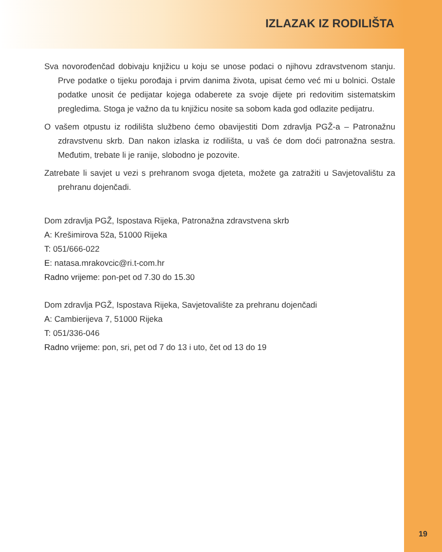IZLAZAK IZ RODILIŠTA
Sva novorođenčad dobivaju knjižicu u koju se unose podaci o njihovu zdravstvenom stanju. Prve podatke o tijeku porođaja i prvim danima života, upisat ćemo već mi u bolnici. Ostale podatke unosit će pedijatar kojega odaberete za svoje dijete pri redovitim sistematskim pregledima. Stoga je važno da tu knjižicu nosite sa sobom kada god odlazite pedijatru.
O vašem otpustu iz rodilišta službeno ćemo obavijestiti Dom zdravlja PGŽ-a – Patronažnu zdravstvenu skrb. Dan nakon izlaska iz rodilišta, u vaš će dom doći patronažna sestra. Međutim, trebate li je ranije, slobodno je pozovite.
Zatrebate li savjet u vezi s prehranom svoga djeteta, možete ga zatražiti u Savjetovalištu za prehranu dojenčadi.
Dom zdravlja PGŽ, Ispostava Rijeka, Patronažna zdravstvena skrb
A: Krešimirova 52a, 51000 Rijeka
T: 051/666-022
E: natasa.mrakovcic@ri.t-com.hr
Radno vrijeme: pon-pet od 7.30 do 15.30
Dom zdravlja PGŽ, Ispostava Rijeka, Savjetovalište za prehranu dojenčadi
A: Cambierijeva 7, 51000 Rijeka
T: 051/336-046
Radno vrijeme: pon, sri, pet od 7 do 13 i uto, čet od 13 do 19
19